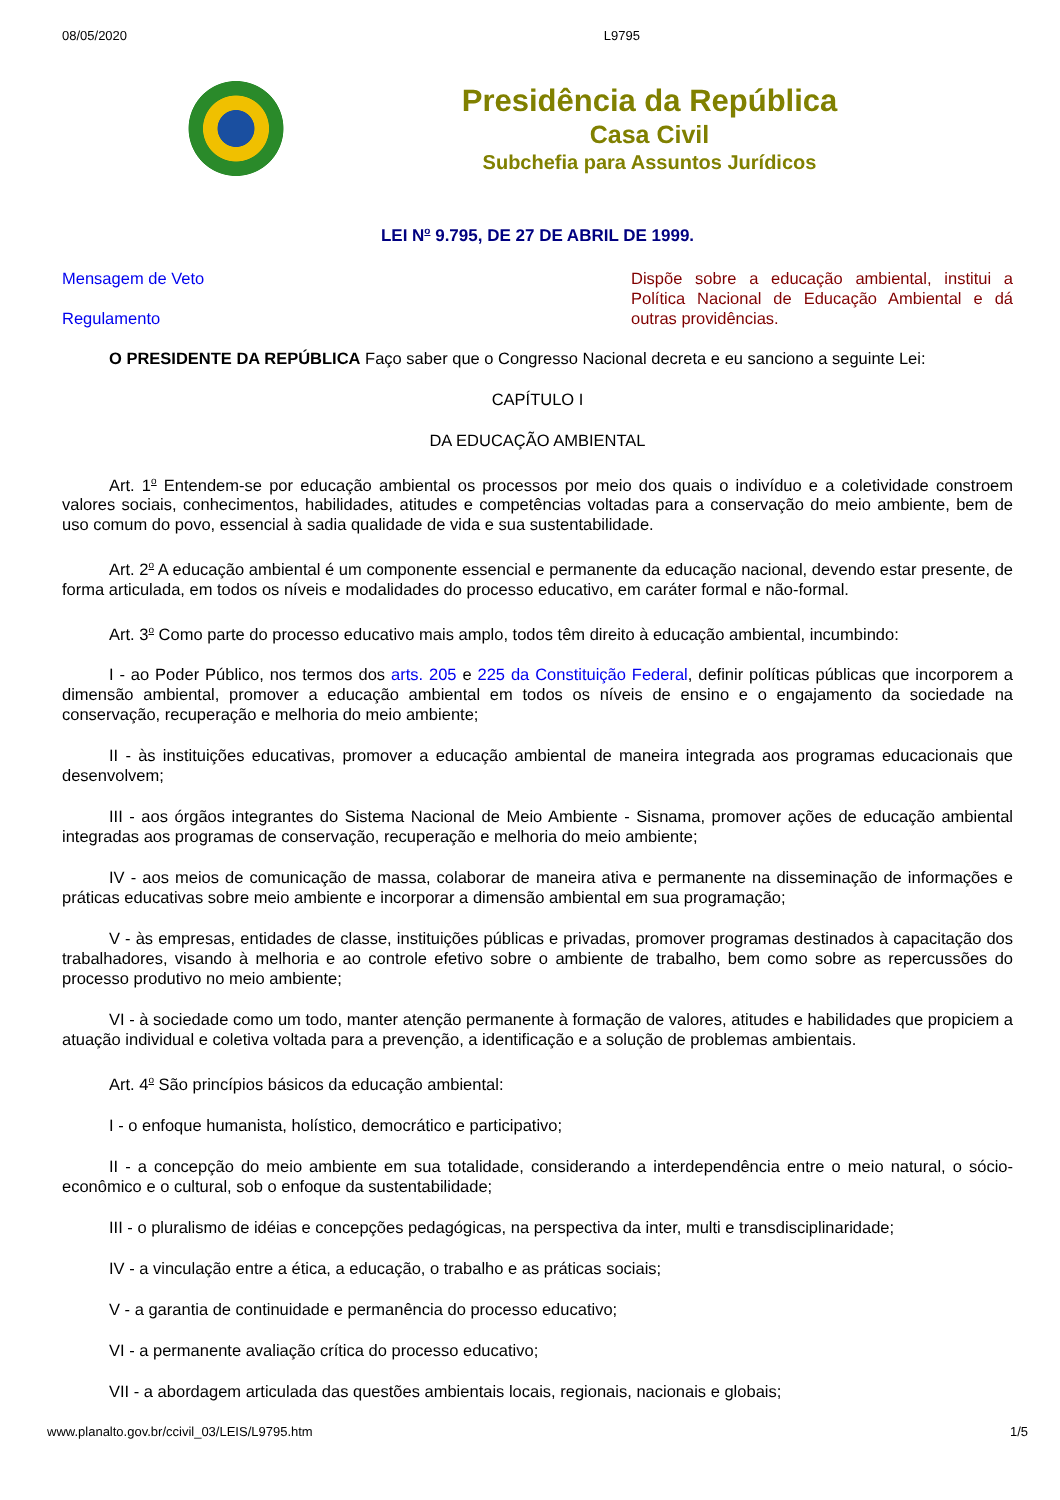08/05/2020 L9795
Presidência da República
Casa Civil
Subchefia para Assuntos Jurídicos
LEI N<sup>o</sup> 9.795, DE 27 DE ABRIL DE 1999.
Mensagem de Veto
Regulamento
Dispõe sobre a educação ambiental, institui a Política Nacional de Educação Ambiental e dá outras providências.
O PRESIDENTE DA REPÚBLICA Faço saber que o Congresso Nacional decreta e eu sanciono a seguinte Lei:
CAPÍTULO I
DA EDUCAÇÃO AMBIENTAL
Art. 1<sup>o</sup> Entendem-se por educação ambiental os processos por meio dos quais o indivíduo e a coletividade constroem valores sociais, conhecimentos, habilidades, atitudes e competências voltadas para a conservação do meio ambiente, bem de uso comum do povo, essencial à sadia qualidade de vida e sua sustentabilidade.
Art. 2<sup>o</sup> A educação ambiental é um componente essencial e permanente da educação nacional, devendo estar presente, de forma articulada, em todos os níveis e modalidades do processo educativo, em caráter formal e não-formal.
Art. 3<sup>o</sup> Como parte do processo educativo mais amplo, todos têm direito à educação ambiental, incumbindo:
I - ao Poder Público, nos termos dos arts. 205 e 225 da Constituição Federal, definir políticas públicas que incorporem a dimensão ambiental, promover a educação ambiental em todos os níveis de ensino e o engajamento da sociedade na conservação, recuperação e melhoria do meio ambiente;
II - às instituições educativas, promover a educação ambiental de maneira integrada aos programas educacionais que desenvolvem;
III - aos órgãos integrantes do Sistema Nacional de Meio Ambiente - Sisnama, promover ações de educação ambiental integradas aos programas de conservação, recuperação e melhoria do meio ambiente;
IV - aos meios de comunicação de massa, colaborar de maneira ativa e permanente na disseminação de informações e práticas educativas sobre meio ambiente e incorporar a dimensão ambiental em sua programação;
V - às empresas, entidades de classe, instituições públicas e privadas, promover programas destinados à capacitação dos trabalhadores, visando à melhoria e ao controle efetivo sobre o ambiente de trabalho, bem como sobre as repercussões do processo produtivo no meio ambiente;
VI - à sociedade como um todo, manter atenção permanente à formação de valores, atitudes e habilidades que propiciem a atuação individual e coletiva voltada para a prevenção, a identificação e a solução de problemas ambientais.
Art. 4<sup>o</sup> São princípios básicos da educação ambiental:
I - o enfoque humanista, holístico, democrático e participativo;
II - a concepção do meio ambiente em sua totalidade, considerando a interdependência entre o meio natural, o sócio-econômico e o cultural, sob o enfoque da sustentabilidade;
III - o pluralismo de idéias e concepções pedagógicas, na perspectiva da inter, multi e transdisciplinaridade;
IV - a vinculação entre a ética, a educação, o trabalho e as práticas sociais;
V - a garantia de continuidade e permanência do processo educativo;
VI - a permanente avaliação crítica do processo educativo;
VII - a abordagem articulada das questões ambientais locais, regionais, nacionais e globais;
www.planalto.gov.br/ccivil_03/LEIS/L9795.htm 1/5